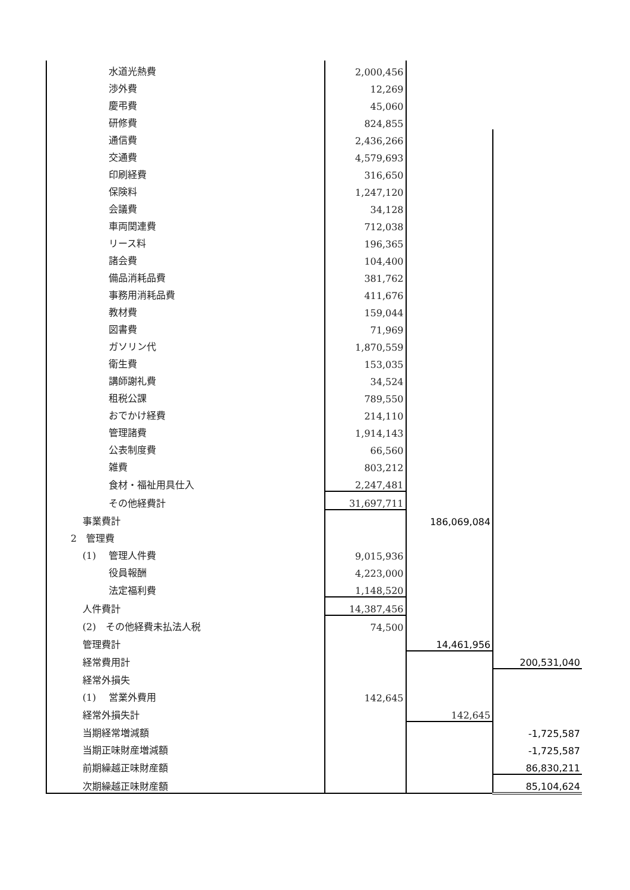| 水道光熱費 | 2,000,456 | | |
| 渉外費 | 12,269 | | |
| 慶弔費 | 45,060 | | |
| 研修費 | 824,855 | | |
| 通信費 | 2,436,266 | | |
| 交通費 | 4,579,693 | | |
| 印刷経費 | 316,650 | | |
| 保険料 | 1,247,120 | | |
| 会議費 | 34,128 | | |
| 車両関連費 | 712,038 | | |
| リース料 | 196,365 | | |
| 諸会費 | 104,400 | | |
| 備品消耗品費 | 381,762 | | |
| 事務用消耗品費 | 411,676 | | |
| 教材費 | 159,044 | | |
| 図書費 | 71,969 | | |
| ガソリン代 | 1,870,559 | | |
| 衛生費 | 153,035 | | |
| 講師謝礼費 | 34,524 | | |
| 租税公課 | 789,550 | | |
| おでかけ経費 | 214,110 | | |
| 管理諸費 | 1,914,143 | | |
| 公表制度費 | 66,560 | | |
| 雑費 | 803,212 | | |
| 食材・福祉用具仕入 | 2,247,481 | | |
| その他経費計 | 31,697,711 | | |
| 事業費計 | | 186,069,084 | |
| 2 管理費 | | | |
| (1) 管理人件費 | 9,015,936 | | |
| 役員報酬 | 4,223,000 | | |
| 法定福利費 | 1,148,520 | | |
| 人件費計 | 14,387,456 | | |
| (2) その他経費未払法人税 | 74,500 | | |
| 管理費計 | | 14,461,956 | |
| 経常費用計 | | | 200,531,040 |
| 経常外損失 | | | |
| (1) 営業外費用 | 142,645 | | |
| 経常外損失計 | | 142,645 | |
| 当期経常増減額 | | | -1,725,587 |
| 当期正味財産増減額 | | | -1,725,587 |
| 前期繰越正味財産額 | | | 86,830,211 |
| 次期繰越正味財産額 | | | 85,104,624 |